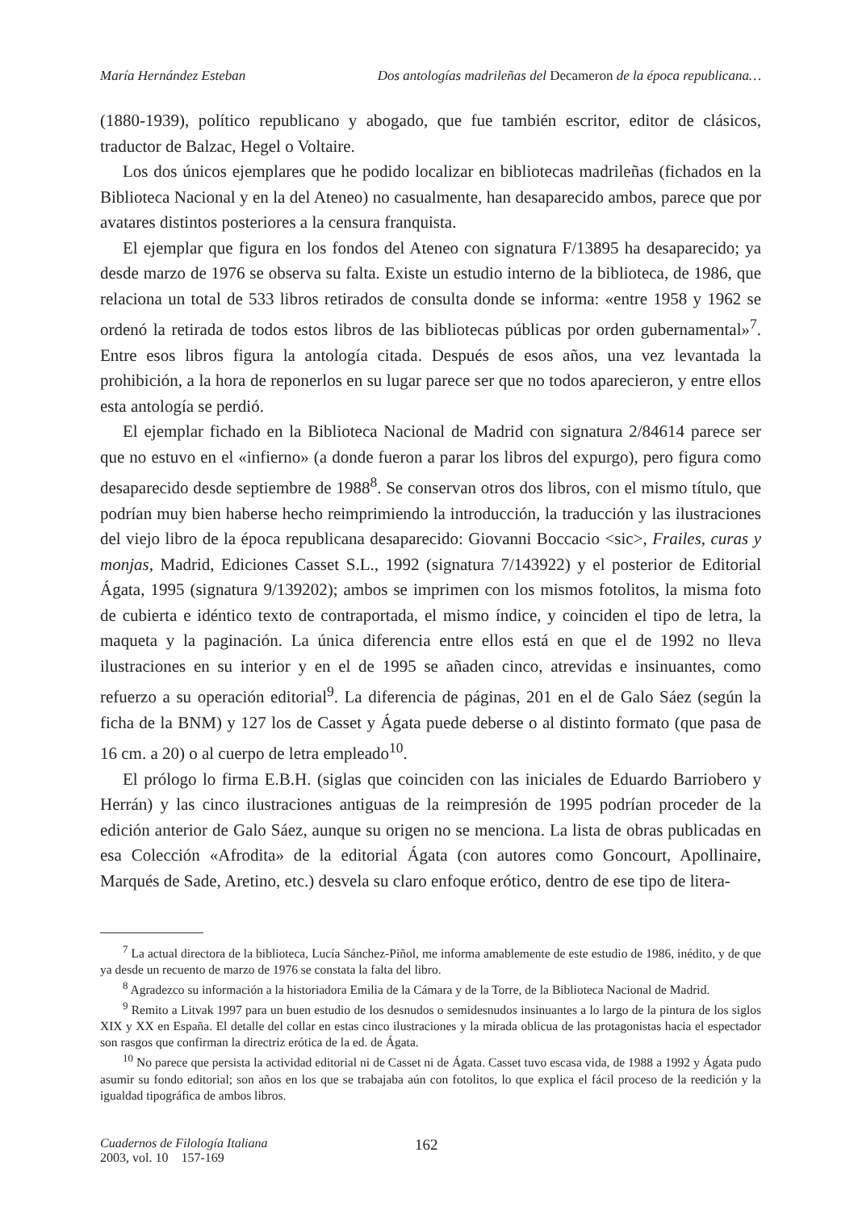María Hernández Esteban Dos antologías madrileñas del Decameron de la época republicana…
(1880-1939), político republicano y abogado, que fue también escritor, editor de clásicos, traductor de Balzac, Hegel o Voltaire.
Los dos únicos ejemplares que he podido localizar en bibliotecas madrileñas (fichados en la Biblioteca Nacional y en la del Ateneo) no casualmente, han desaparecido ambos, parece que por avatares distintos posteriores a la censura franquista.
El ejemplar que figura en los fondos del Ateneo con signatura F/13895 ha desaparecido; ya desde marzo de 1976 se observa su falta. Existe un estudio interno de la biblioteca, de 1986, que relaciona un total de 533 libros retirados de consulta donde se informa: «entre 1958 y 1962 se ordenó la retirada de todos estos libros de las bibliotecas públicas por orden gubernamental»<sup>7</sup>. Entre esos libros figura la antología citada. Después de esos años, una vez levantada la prohibición, a la hora de reponerlos en su lugar parece ser que no todos aparecieron, y entre ellos esta antología se perdió.
El ejemplar fichado en la Biblioteca Nacional de Madrid con signatura 2/84614 parece ser que no estuvo en el «infierno» (a donde fueron a parar los libros del expurgo), pero figura como desaparecido desde septiembre de 1988<sup>8</sup>. Se conservan otros dos libros, con el mismo título, que podrían muy bien haberse hecho reimprimiendo la introducción, la traducción y las ilustraciones del viejo libro de la época republicana desaparecido: Giovanni Boccacio <sic>, Frailes, curas y monjas, Madrid, Ediciones Casset S.L., 1992 (signatura 7/143922) y el posterior de Editorial Ágata, 1995 (signatura 9/139202); ambos se imprimen con los mismos fotolitos, la misma foto de cubierta e idéntico texto de contraportada, el mismo índice, y coinciden el tipo de letra, la maqueta y la paginación. La única diferencia entre ellos está en que el de 1992 no lleva ilustraciones en su interior y en el de 1995 se añaden cinco, atrevidas e insinuantes, como refuerzo a su operación editorial<sup>9</sup>. La diferencia de páginas, 201 en el de Galo Sáez (según la ficha de la BNM) y 127 los de Casset y Ágata puede deberse o al distinto formato (que pasa de 16 cm. a 20) o al cuerpo de letra empleado<sup>10</sup>.
El prólogo lo firma E.B.H. (siglas que coinciden con las iniciales de Eduardo Barriobero y Herrán) y las cinco ilustraciones antiguas de la reimpresión de 1995 podrían proceder de la edición anterior de Galo Sáez, aunque su origen no se menciona. La lista de obras publicadas en esa Colección «Afrodita» de la editorial Ágata (con autores como Goncourt, Apollinaire, Marqués de Sade, Aretino, etc.) desvela su claro enfoque erótico, dentro de ese tipo de litera-
<sup>7</sup> La actual directora de la biblioteca, Lucía Sánchez-Piñol, me informa amablemente de este estudio de 1986, inédito, y de que ya desde un recuento de marzo de 1976 se constata la falta del libro.
<sup>8</sup> Agradezco su información a la historiadora Emilia de la Cámara y de la Torre, de la Biblioteca Nacional de Madrid.
<sup>9</sup> Remito a Litvak 1997 para un buen estudio de los desnudos o semidesnudos insinuantes a lo largo de la pintura de los siglos XIX y XX en España. El detalle del collar en estas cinco ilustraciones y la mirada oblicua de las protagonistas hacia el espectador son rasgos que confirman la directriz erótica de la ed. de Ágata.
<sup>10</sup> No parece que persista la actividad editorial ni de Casset ni de Ágata. Casset tuvo escasa vida, de 1988 a 1992 y Ágata pudo asumir su fondo editorial; son años en los que se trabajaba aún con fotolitos, lo que explica el fácil proceso de la reedición y la igualdad tipográfica de ambos libros.
Cuadernos de Filología Italiana
2003, vol. 10 157-169
162